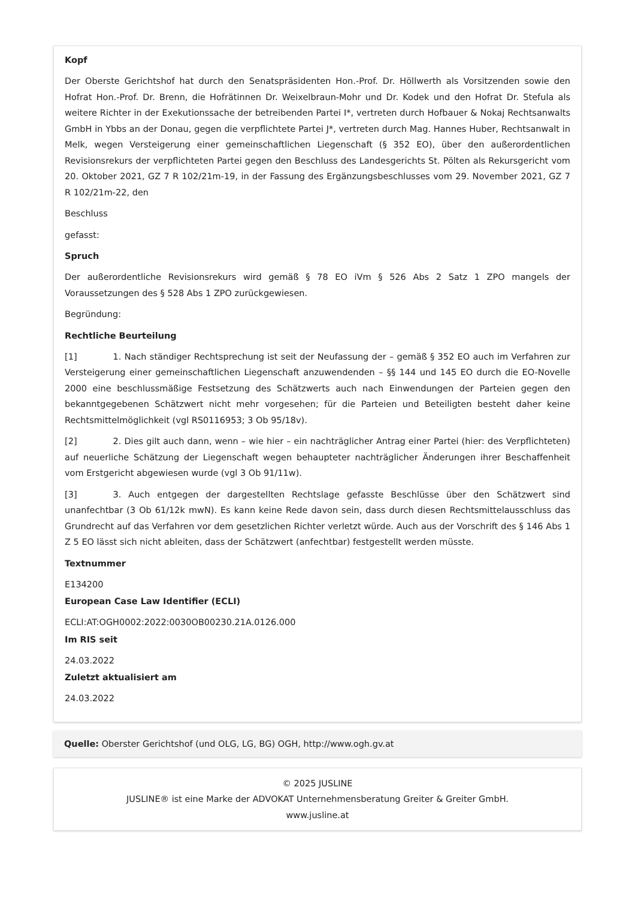Kopf
Der Oberste Gerichtshof hat durch den Senatspräsidenten Hon.-Prof. Dr. Höllwerth als Vorsitzenden sowie den Hofrat Hon.-Prof. Dr. Brenn, die Hofrätinnen Dr. Weixelbraun-Mohr und Dr. Kodek und den Hofrat Dr. Stefula als weitere Richter in der Exekutionssache der betreibenden Partei I*, vertreten durch Hofbauer & Nokaj Rechtsanwalts GmbH in Ybbs an der Donau, gegen die verpflichtete Partei J*, vertreten durch Mag. Hannes Huber, Rechtsanwalt in Melk, wegen Versteigerung einer gemeinschaftlichen Liegenschaft (§ 352 EO), über den außerordentlichen Revisionsrekurs der verpflichteten Partei gegen den Beschluss des Landesgerichts St. Pölten als Rekursgericht vom 20. Oktober 2021, GZ 7 R 102/21m-19, in der Fassung des Ergänzungsbeschlusses vom 29. November 2021, GZ 7 R 102/21m-22, den
Beschluss
gefasst:
Spruch
Der außerordentliche Revisionsrekurs wird gemäß § 78 EO iVm § 526 Abs 2 Satz 1 ZPO mangels der Voraussetzungen des § 528 Abs 1 ZPO zurückgewiesen.
Begründung:
Rechtliche Beurteilung
[1] 1. Nach ständiger Rechtsprechung ist seit der Neufassung der – gemäß § 352 EO auch im Verfahren zur Versteigerung einer gemeinschaftlichen Liegenschaft anzuwendenden – §§ 144 und 145 EO durch die EO-Novelle 2000 eine beschlussmäßige Festsetzung des Schätzwerts auch nach Einwendungen der Parteien gegen den bekanntgegebenen Schätzwert nicht mehr vorgesehen; für die Parteien und Beteiligten besteht daher keine Rechtsmittelmöglichkeit (vgl RS0116953; 3 Ob 95/18v).
[2] 2. Dies gilt auch dann, wenn – wie hier – ein nachträglicher Antrag einer Partei (hier: des Verpflichteten) auf neuerliche Schätzung der Liegenschaft wegen behaupteter nachträglicher Änderungen ihrer Beschaffenheit vom Erstgericht abgewiesen wurde (vgl 3 Ob 91/11w).
[3] 3. Auch entgegen der dargestellten Rechtslage gefasste Beschlüsse über den Schätzwert sind unanfechtbar (3 Ob 61/12k mwN). Es kann keine Rede davon sein, dass durch diesen Rechtsmittelausschluss das Grundrecht auf das Verfahren vor dem gesetzlichen Richter verletzt würde. Auch aus der Vorschrift des § 146 Abs 1 Z 5 EO lässt sich nicht ableiten, dass der Schätzwert (anfechtbar) festgestellt werden müsste.
Textnummer
E134200
European Case Law Identifier (ECLI)
ECLI:AT:OGH0002:2022:0030OB00230.21A.0126.000
Im RIS seit
24.03.2022
Zuletzt aktualisiert am
24.03.2022
Quelle: Oberster Gerichtshof (und OLG, LG, BG) OGH, http://www.ogh.gv.at
© 2025 JUSLINE
JUSLINE® ist eine Marke der ADVOKAT Unternehmensberatung Greiter & Greiter GmbH.
www.jusline.at